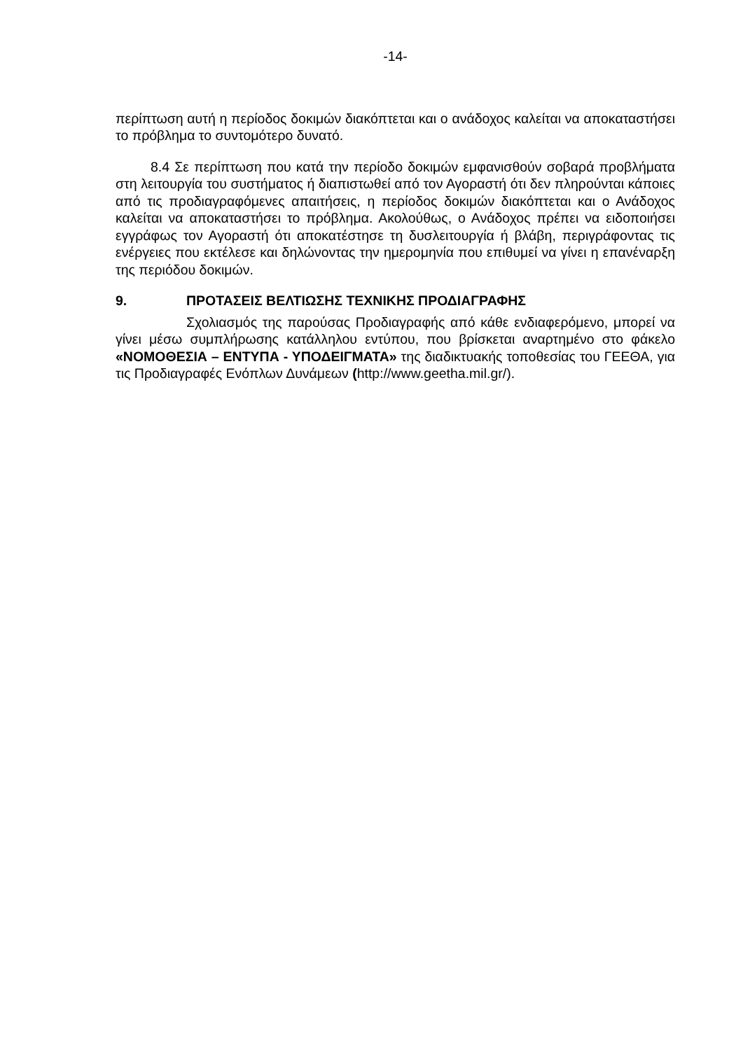-14-
περίπτωση αυτή η περίοδος δοκιμών διακόπτεται και ο ανάδοχος καλείται να αποκαταστήσει το πρόβλημα το συντομότερο δυνατό.
8.4 Σε περίπτωση που κατά την περίοδο δοκιμών εμφανισθούν σοβαρά προβλήματα στη λειτουργία του συστήματος ή διαπιστωθεί από τον Αγοραστή ότι δεν πληρούνται κάποιες από τις προδιαγραφόμενες απαιτήσεις, η περίοδος δοκιμών διακόπτεται και ο Ανάδοχος καλείται να αποκαταστήσει το πρόβλημα. Ακολούθως, ο Ανάδοχος πρέπει να ειδοποιήσει εγγράφως τον Αγοραστή ότι αποκατέστησε τη δυσλειτουργία ή βλάβη, περιγράφοντας τις ενέργειες που εκτέλεσε και δηλώνοντας την ημερομηνία που επιθυμεί να γίνει η επανέναρξη της περιόδου δοκιμών.
9. ΠΡΟΤΑΣΕΙΣ ΒΕΛΤΙΩΣΗΣ ΤΕΧΝΙΚΗΣ ΠΡΟΔΙΑΓΡΑΦΗΣ
Σχολιασμός της παρούσας Προδιαγραφής από κάθε ενδιαφερόμενο, μπορεί να γίνει μέσω συμπλήρωσης κατάλληλου εντύπου, που βρίσκεται αναρτημένο στο φάκελο «ΝΟΜΟΘΕΣΙΑ – ΕΝΤΥΠΑ - ΥΠΟΔΕΙΓΜΑΤΑ» της διαδικτυακής τοποθεσίας του ΓΕΕΘΑ, για τις Προδιαγραφές Ενόπλων Δυνάμεων (http://www.geetha.mil.gr/).